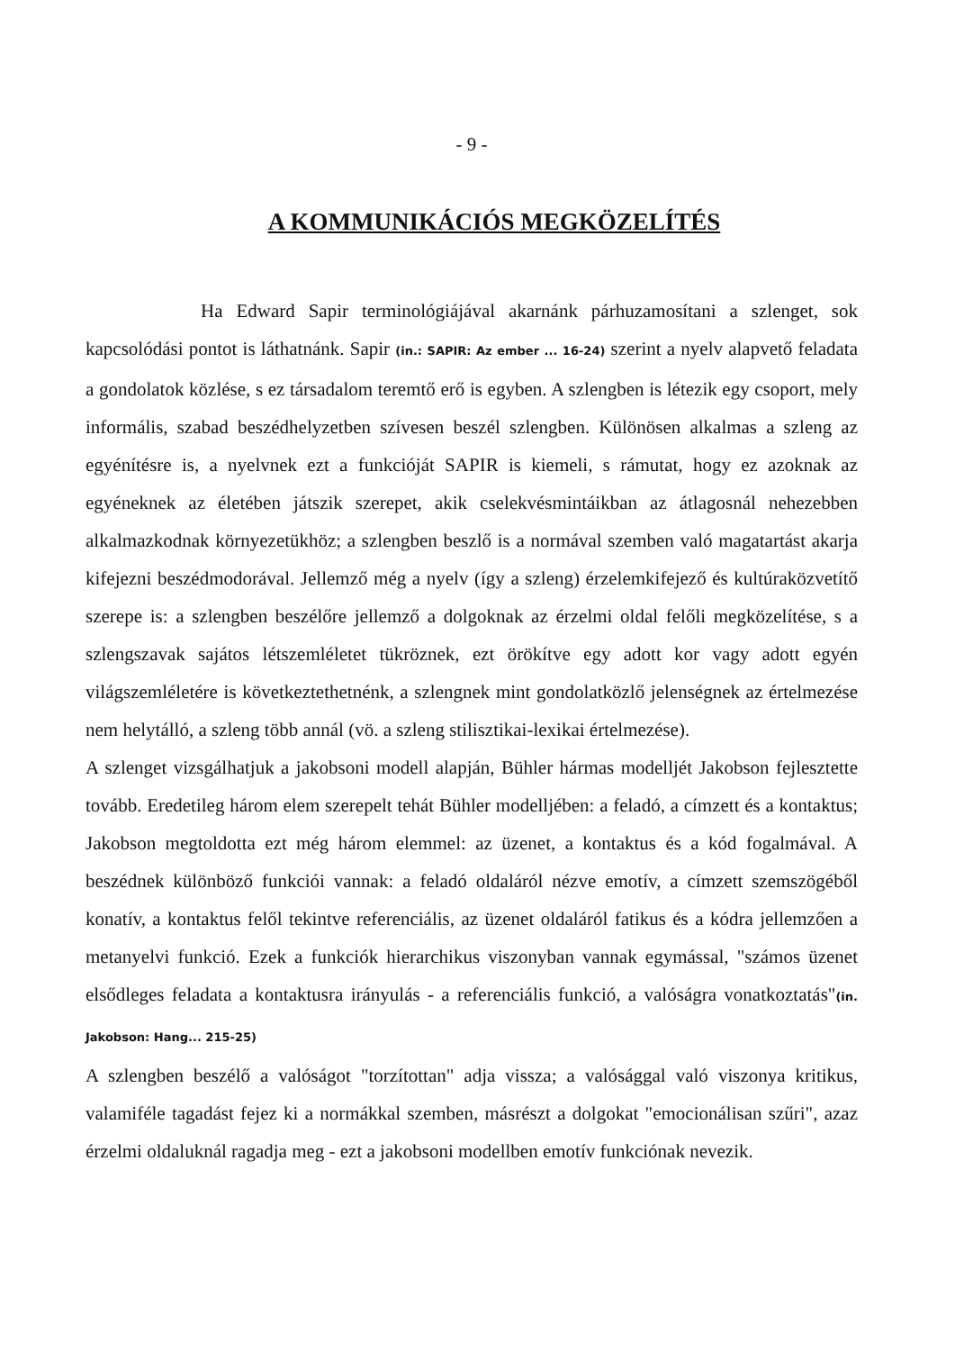- 9 -
A KOMMUNIKÁCIÓS MEGKÖZELÍTÉS
Ha Edward Sapir terminológiájával akarnánk párhuzamosítani a szlenget, sok kapcsolódási pontot is láthatnánk. Sapir (in.: SAPIR: Az ember ... 16-24) szerint a nyelv alapvető feladata a gondolatok közlése, s ez társadalom teremtő erő is egyben. A szlengben is létezik egy csoport, mely informális, szabad beszédhelyzetben szívesen beszél szlengben. Különösen alkalmas a szleng az egyénítésre is, a nyelvnek ezt a funkcióját SAPIR is kiemeli, s rámutat, hogy ez azoknak az egyéneknek az életében játszik szerepet, akik cselekvésmintáikban az átlagosnál nehezebben alkalmazkodnak környezetükhöz; a szlengben beszlő is a normával szemben való magatartást akarja kifejezni beszédmodorával. Jellemző még a nyelv (így a szleng) érzelemkifejező és kultúraközvetítő szerepe is: a szlengben beszélőre jellemző a dolgoknak az érzelmi oldal felőli megközelítése, s a szlengszavak sajátos létszemléletet tükröznek, ezt örökítve egy adott kor vagy adott egyén világszemléletére is következtethetnénk, a szlengnek mint gondolatközlő jelenségnek az értelmezése nem helytálló, a szleng több annál (vö. a szleng stilisztikai-lexikai értelmezése).
A szlenget vizsgálhatjuk a jakobsoni modell alapján, Bühler hármas modelljét Jakobson fejlesztette tovább. Eredetileg három elem szerepelt tehát Bühler modelljében: a feladó, a címzett és a kontaktus; Jakobson megtoldotta ezt még három elemmel: az üzenet, a kontaktus és a kód fogalmával. A beszédnek különböző funkciói vannak: a feladó oldaláról nézve emotív, a címzett szemszögéből konatív, a kontaktus felől tekintve referenciális, az üzenet oldaláról fatikus és a kódra jellemzően a metanyelvi funkció. Ezek a funkciók hierarchikus viszonyban vannak egymással, "számos üzenet elsődleges feladata a kontaktusra irányulás - a referenciális funkció, a valóságra vonatkoztatás"(in. Jakobson: Hang... 215-25)
A szlengben beszélő a valóságot "torzítottan" adja vissza; a valósággal való viszonya kritikus, valamiféle tagadást fejez ki a normákkal szemben, másrészt a dolgokat "emocionálisan szűri", azaz érzelmi oldaluknál ragadja meg - ezt a jakobsoni modellben emotív funkciónak nevezik.